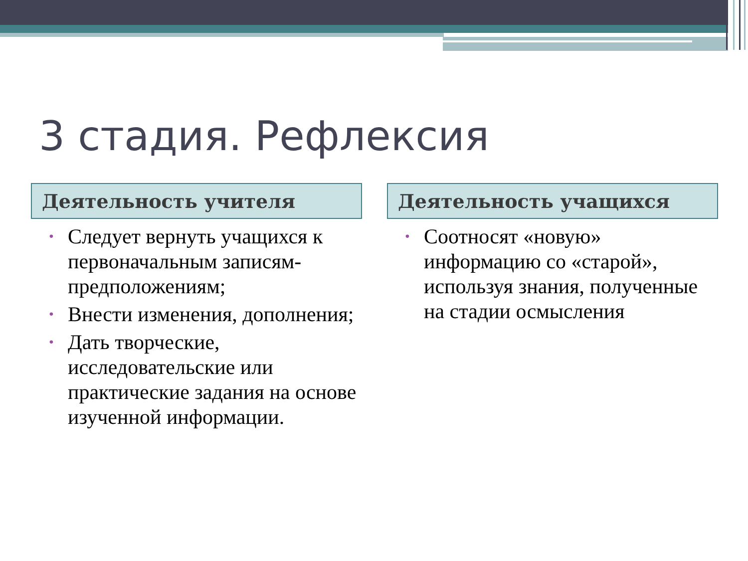3 стадия. Рефлексия
Деятельность учителя
• Следует вернуть учащихся к первоначальным записям-предположениям;
• Внести изменения, дополнения;
• Дать творческие, исследовательские или практические задания на основе изученной информации.
Деятельность учащихся
• Соотносят «новую» информацию со «старой», используя знания, полученные на стадии осмысления